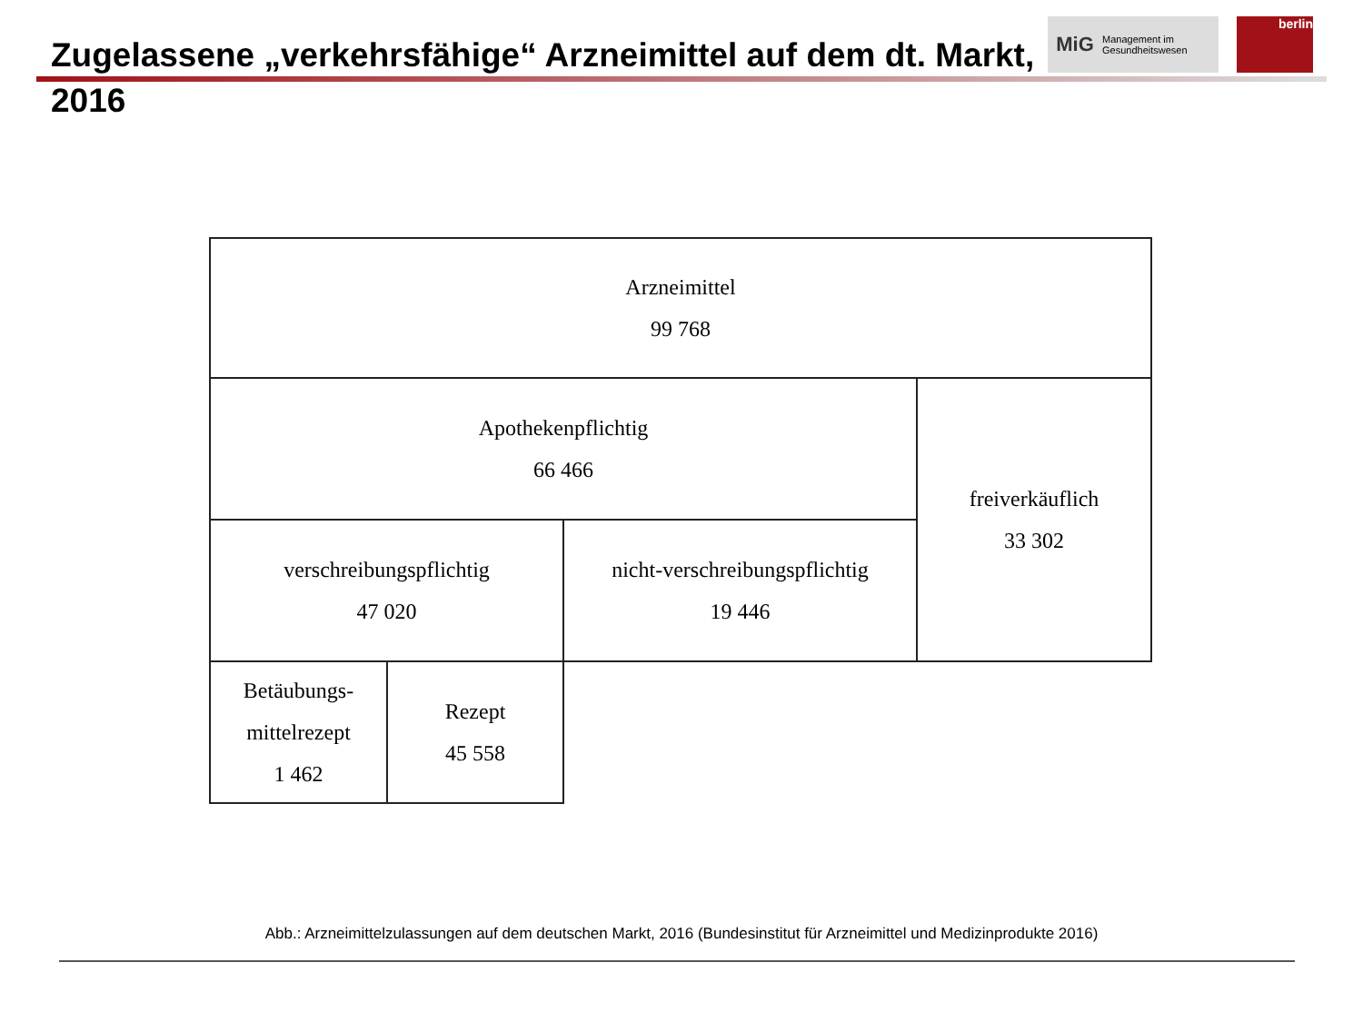Zugelassene „verkehrsfähige“ Arzneimittel auf dem dt. Markt, 2016
MiG Management im
Gesundheitswesen
berlin
Arzneimittel
99 768
Apothekenpflichtig
66 466
freiverkäuflich
33 302
verschreibungspflichtig
47 020
nicht-verschreibungspflichtig
19 446
Betäubungs-
mittelrezept
1 462
Rezept
45 558
Abb.: Arzneimittelzulassungen auf dem deutschen Markt, 2016 (Bundesinstitut für Arzneimittel und Medizinprodukte 2016)